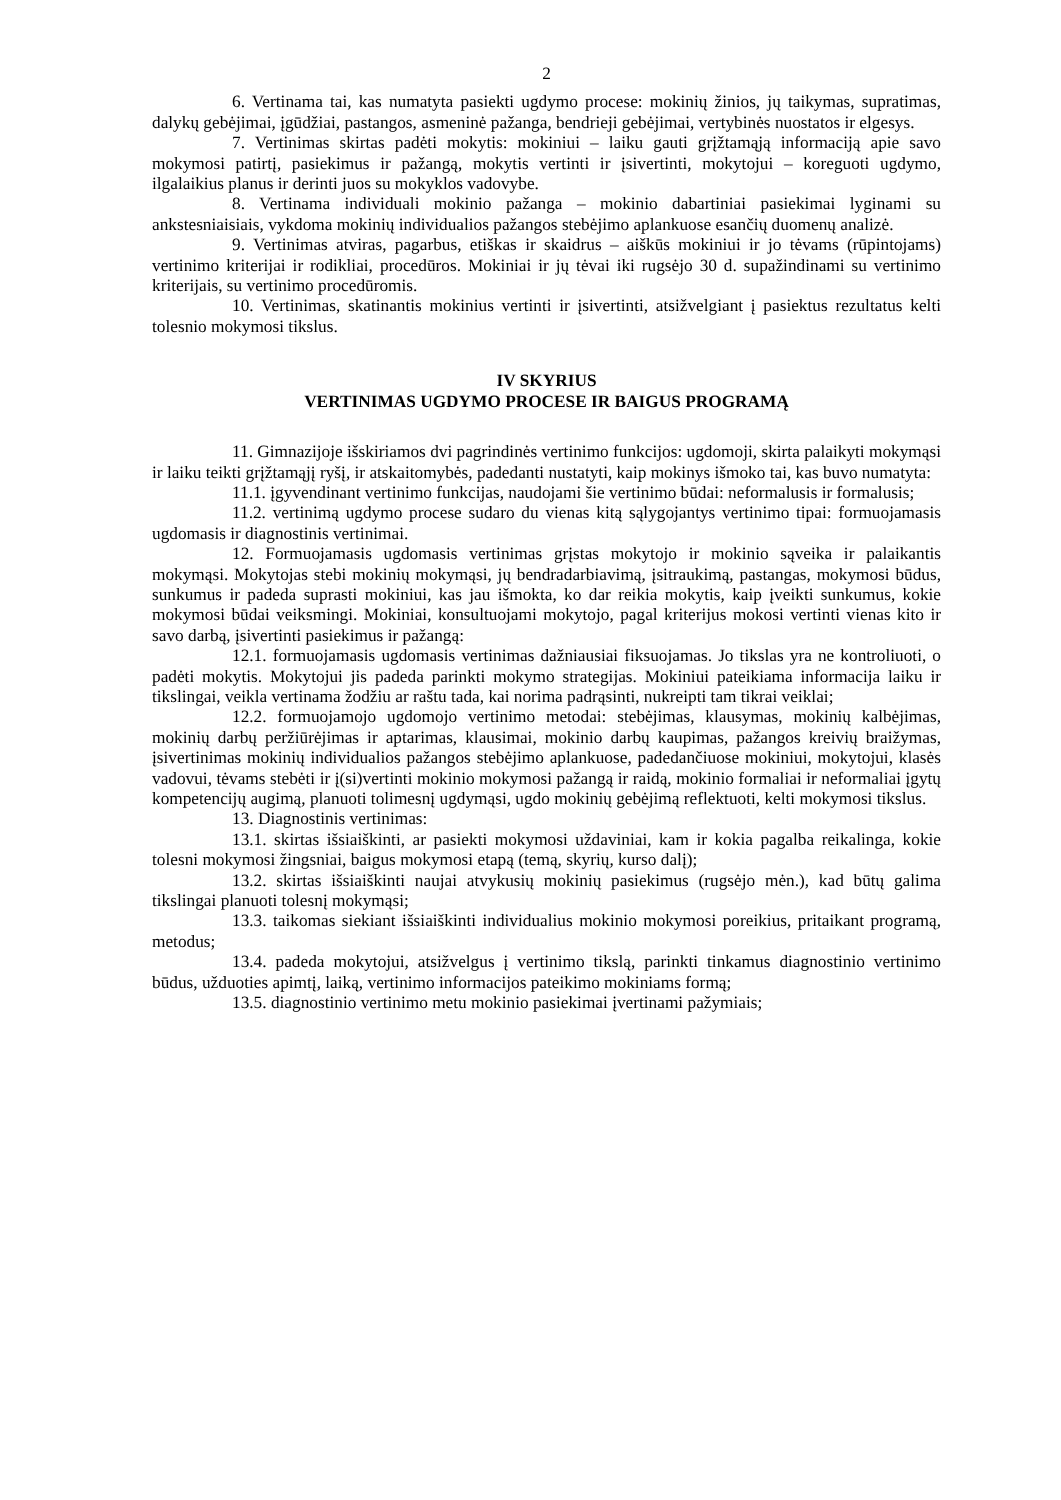2
6. Vertinama tai, kas numatyta pasiekti ugdymo procese: mokinių žinios, jų taikymas, supratimas, dalykų gebėjimai, įgūdžiai, pastangos, asmeninė pažanga, bendrieji gebėjimai, vertybinės nuostatos ir elgesys.
7. Vertinimas skirtas padėti mokytis: mokiniui – laiku gauti grįžtamąją informaciją apie savo mokymosi patirtį, pasiekimus ir pažangą, mokytis vertinti ir įsivertinti, mokytojui – koreguoti ugdymo, ilgalaikius planus ir derinti juos su mokyklos vadovybe.
8. Vertinama individuali mokinio pažanga – mokinio dabartiniai pasiekimai lyginami su ankstesniaisiais, vykdoma mokinių individualios pažangos stebėjimo aplankuose esančių duomenų analizė.
9. Vertinimas atviras, pagarbus, etiškas ir skaidrus – aiškūs mokiniui ir jo tėvams (rūpintojams) vertinimo kriterijai ir rodikliai, procedūros. Mokiniai ir jų tėvai iki rugsėjo 30 d. supažindinami su vertinimo kriterijais, su vertinimo procedūromis.
10. Vertinimas, skatinantis mokinius vertinti ir įsivertinti, atsižvelgiant į pasiektus rezultatus kelti tolesnio mokymosi tikslus.
IV SKYRIUS
VERTINIMAS UGDYMO PROCESE IR BAIGUS PROGRAMĄ
11. Gimnazijoje išskiriamos dvi pagrindinės vertinimo funkcijos: ugdomoji, skirta palaikyti mokymąsi ir laiku teikti grįžtamąjį ryšį, ir atskaitomybės, padedanti nustatyti, kaip mokinys išmoko tai, kas buvo numatyta:
11.1. įgyvendinant vertinimo funkcijas, naudojami šie vertinimo būdai: neformalusis ir formalusis;
11.2. vertinimą ugdymo procese sudaro du vienas kitą sąlygojantys vertinimo tipai: formuojamasis ugdomasis ir diagnostinis vertinimai.
12. Formuojamasis ugdomasis vertinimas grįstas mokytojo ir mokinio sąveika ir palaikantis mokymąsi. Mokytojas stebi mokinių mokymąsi, jų bendradarbiavimą, įsitraukimą, pastangas, mokymosi būdus, sunkumus ir padeda suprasti mokiniui, kas jau išmokta, ko dar reikia mokytis, kaip įveikti sunkumus, kokie mokymosi būdai veiksmingi. Mokiniai, konsultuojami mokytojo, pagal kriterijus mokosi vertinti vienas kito ir savo darbą, įsivertinti pasiekimus ir pažangą:
12.1. formuojamasis ugdomasis vertinimas dažniausiai fiksuojamas. Jo tikslas yra ne kontroliuoti, o padėti mokytis. Mokytojui jis padeda parinkti mokymo strategijas. Mokiniui pateikiama informacija laiku ir tikslingai, veikla vertinama žodžiu ar raštu tada, kai norima padrąsinti, nukreipti tam tikrai veiklai;
12.2. formuojamojo ugdomojo vertinimo metodai: stebėjimas, klausymas, mokinių kalbėjimas, mokinių darbų peržiūrėjimas ir aptarimas, klausimai, mokinio darbų kaupimas, pažangos kreivių braižymas, įsivertinimas mokinių individualios pažangos stebėjimo aplankuose, padedančiuose mokiniui, mokytojui, klasės vadovui, tėvams stebėti ir į(si)vertinti mokinio mokymosi pažangą ir raidą, mokinio formaliai ir neformaliai įgytų kompetencijų augimą, planuoti tolimesnį ugdymąsi, ugdo mokinių gebėjimą reflektuoti, kelti mokymosi tikslus.
13. Diagnostinis vertinimas:
13.1. skirtas išsiaiškinti, ar pasiekti mokymosi uždaviniai, kam ir kokia pagalba reikalinga, kokie tolesni mokymosi žingsniai, baigus mokymosi etapą (temą, skyrių, kurso dalį);
13.2. skirtas išsiaiškinti naujai atvykusių mokinių pasiekimus (rugsėjo mėn.), kad būtų galima tikslingai planuoti tolesnį mokymąsi;
13.3. taikomas siekiant išsiaiškinti individualius mokinio mokymosi poreikius, pritaikant programą, metodus;
13.4. padeda mokytojui, atsižvelgus į vertinimo tikslą, parinkti tinkamus diagnostinio vertinimo būdus, užduoties apimtį, laiką, vertinimo informacijos pateikimo mokiniams formą;
13.5. diagnostinio vertinimo metu mokinio pasiekimai įvertinami pažymiais;